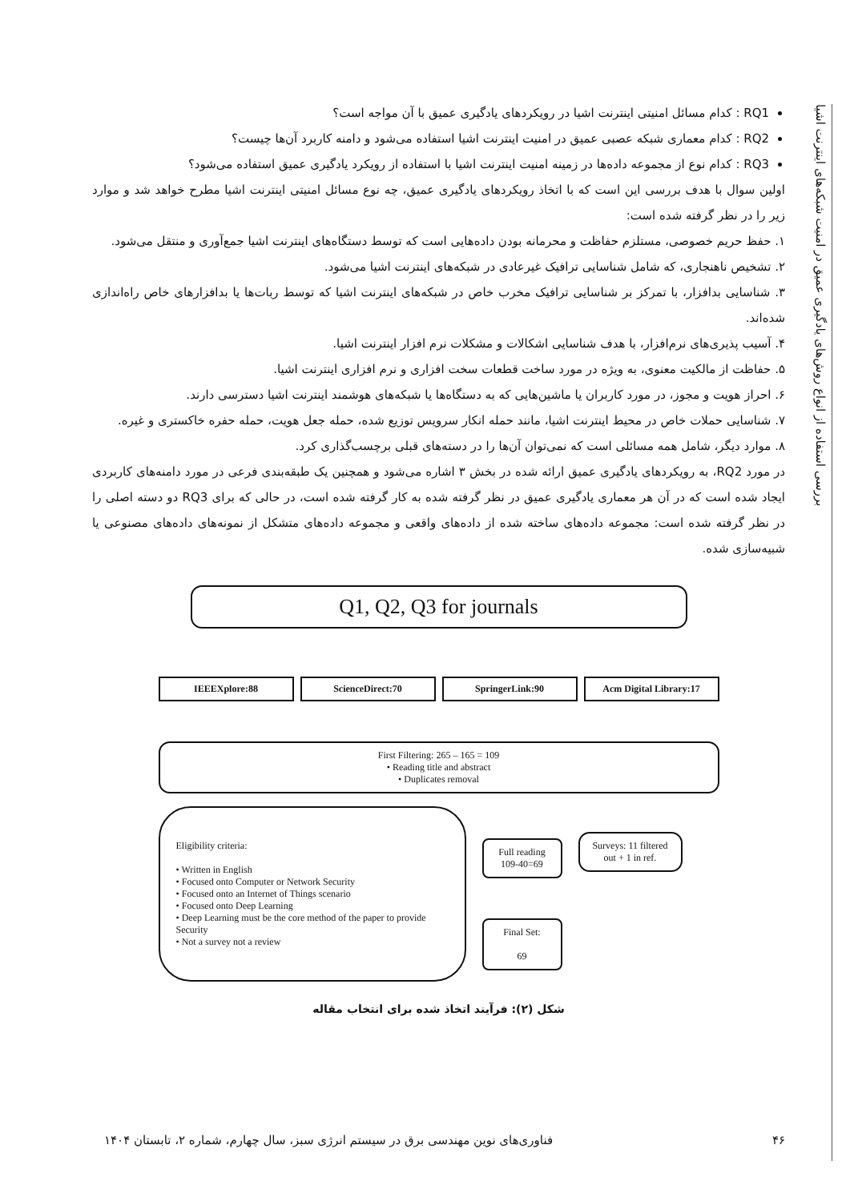بررسی استفاده از انواع روش‌های یادگیری عمیق در امنیت شبکه‌های اینترنت اشیا
RQ1 : کدام مسائل امنیتی اینترنت اشیا در رویکردهای یادگیری عمیق با آن مواجه است؟
RQ2 : کدام معماری شبکه عصبی عمیق در امنیت اینترنت اشیا استفاده می‌شود و دامنه کاربرد آن‌ها چیست؟
RQ3 : کدام نوع از مجموعه داده‌ها در زمینه امنیت اینترنت اشیا با استفاده از رویکرد یادگیری عمیق استفاده می‌شود؟
اولین سوال با هدف بررسی این است که با اتخاذ رویکردهای یادگیری عمیق، چه نوع مسائل امنیتی اینترنت اشیا مطرح خواهد شد و موارد زیر را در نظر گرفته شده است:
۱. حفظ حریم خصوصی، مستلزم حفاظت و محرمانه بودن داده‌هایی است که توسط دستگاه‌های اینترنت اشیا جمع‌آوری و منتقل می‌شود.
۲. تشخیص ناهنجاری، که شامل شناسایی ترافیک غیرعادی در شبکه‌های اینترنت اشیا می‌شود.
۳. شناسایی بدافزار، با تمرکز بر شناسایی ترافیک مخرب خاص در شبکه‌های اینترنت اشیا که توسط ربات‌ها یا بدافزارهای خاص راه‌اندازی شده‌اند.
۴. آسیب پذیری‌های نرم‌افزار، با هدف شناسایی اشکالات و مشکلات نرم افزار اینترنت اشیا.
۵. حفاظت از مالکیت معنوی، به ویژه در مورد ساخت قطعات سخت افزاری و نرم افزاری اینترنت اشیا.
۶. احراز هویت و مجوز، در مورد کاربران یا ماشین‌هایی که به دستگاه‌ها یا شبکه‌های هوشمند اینترنت اشیا دسترسی دارند.
۷. شناسایی حملات خاص در محیط اینترنت اشیا، مانند حمله انکار سرویس توزیع شده، حمله جعل هویت، حمله حفره خاکستری و غیره.
۸. موارد دیگر، شامل همه مسائلی است که نمی‌توان آن‌ها را در دسته‌های قبلی برچسب‌گذاری کرد.
در مورد RQ2، به رویکردهای یادگیری عمیق ارائه شده در بخش ۳ اشاره می‌شود و همچنین یک طبقه‌بندی فرعی در مورد دامنه‌های کاربردی ایجاد شده است که در آن هر معماری یادگیری عمیق در نظر گرفته شده به کار گرفته شده است، در حالی که برای RQ3 دو دسته اصلی را در نظر گرفته شده است: مجموعه داده‌های ساخته شده از داده‌های واقعی و مجموعه داده‌های متشکل از نمونه‌های داده‌های مصنوعی یا شبیه‌سازی شده.
Q1, Q2, Q3 for journals
IEEEXplore:88 ScienceDirect:70 SpringerLink:90 Acm Digital Library:17
First Filtering: 265 – 165 = 109
• Reading title and abstract
• Duplicates removal
Eligibility criteria:
• Written in English
• Focused onto Computer or Network Security
• Focused onto an Internet of Things scenario
• Focused onto Deep Learning
• Deep Learning must be the core method of the paper to provide Security
• Not a survey not a review
Full reading 109-40=69
Final Set:
69
Surveys: 11 filtered out + 1 in ref.
شکل (۲): فرآیند اتخاذ شده برای انتخاب مقاله
۴۶ فناوری‌های نوین مهندسی برق در سیستم انرژی سبز، سال چهارم، شماره ۲، تابستان ۱۴۰۴